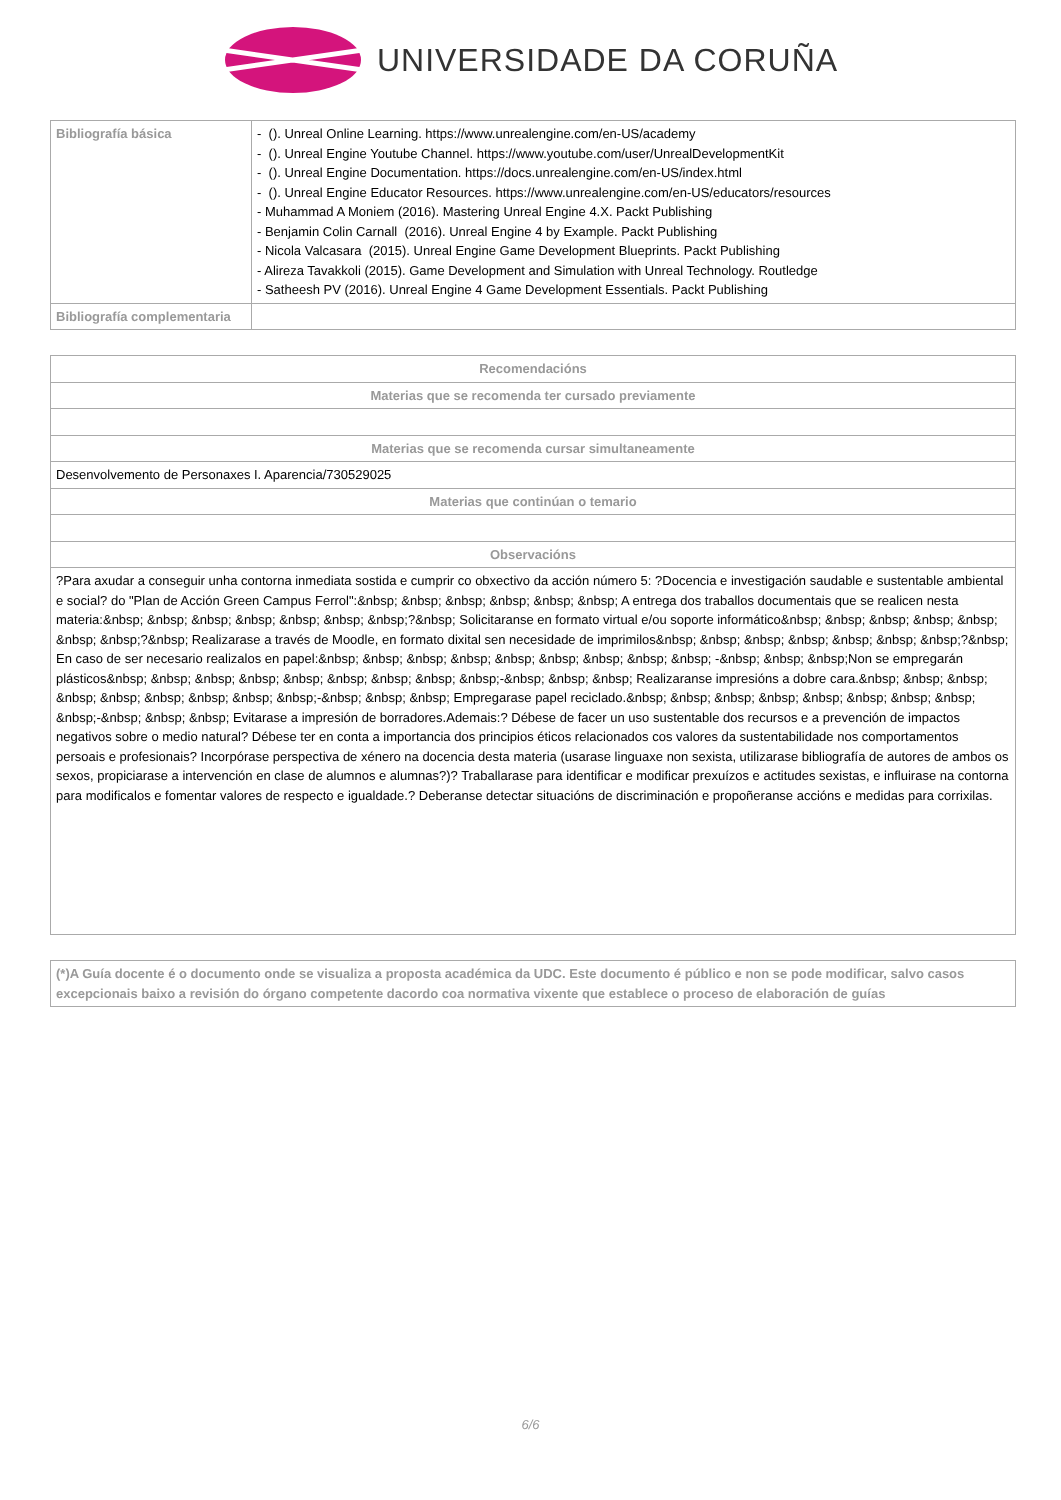UNIVERSIDADE DA CORUÑA
| Bibliografía básica | - (). Unreal Online Learning. https://www.unrealengine.com/en-US/academy - (). Unreal Engine Youtube Channel. https://www.youtube.com/user/UnrealDevelopmentKit - (). Unreal Engine Documentation. https://docs.unrealengine.com/en-US/index.html - (). Unreal Engine Educator Resources. https://www.unrealengine.com/en-US/educators/resources - Muhammad A Moniem (2016). Mastering Unreal Engine 4.X. Packt Publishing - Benjamin Colin Carnall (2016). Unreal Engine 4 by Example. Packt Publishing - Nicola Valcasara (2015). Unreal Engine Game Development Blueprints. Packt Publishing - Alireza Tavakkoli (2015). Game Development and Simulation with Unreal Technology. Routledge - Satheesh PV (2016). Unreal Engine 4 Game Development Essentials. Packt Publishing |
| Bibliografía complementaria | |
| Recomendacións |
| --- |
| Materias que se recomenda ter cursado previamente |
| Materias que se recomenda cursar simultaneamente |
| Desenvolvemento de Personaxes I. Aparencia/730529025 |
| Materias que continúan o temario |
| Observacións |
| ?Para axudar a conseguir unha contorna inmediata sostida e cumprir co obxectivo da acción número 5: ?Docencia e investigación saudable e sustentable ambiental e social? do "Plan de Acción Green Campus Ferrol":&nbsp; &nbsp; &nbsp; &nbsp; &nbsp; &nbsp; A entrega dos traballos documentais que se realicen nesta materia:&nbsp; &nbsp; &nbsp; &nbsp; &nbsp; &nbsp; &nbsp;?&nbsp; Solicitaranse en formato virtual e/ou soporte informático&nbsp; &nbsp; &nbsp; &nbsp; &nbsp; &nbsp; &nbsp;?&nbsp; Realizarase a través de Moodle, en formato dixital sen necesidade de imprimilos&nbsp; &nbsp; &nbsp; &nbsp; &nbsp; &nbsp; &nbsp;?&nbsp; En caso de ser necesario realizalos en papel:&nbsp; &nbsp; &nbsp; &nbsp; &nbsp; &nbsp; &nbsp; &nbsp; &nbsp; -&nbsp; &nbsp; &nbsp;Non se empregarán plásticos&nbsp; &nbsp; &nbsp; &nbsp; &nbsp; &nbsp; &nbsp; &nbsp; &nbsp;-&nbsp; &nbsp; &nbsp; Realizaranse impresións a dobre cara.&nbsp; &nbsp; &nbsp; &nbsp; &nbsp; &nbsp; &nbsp; &nbsp; &nbsp;-&nbsp; &nbsp; &nbsp; Empregarase papel reciclado.&nbsp; &nbsp; &nbsp; &nbsp; &nbsp; &nbsp; &nbsp; &nbsp; &nbsp;-&nbsp; &nbsp; &nbsp; Evitarase a impresión de borradores.Ademais:? Débese de facer un uso sustentable dos recursos e a prevención de impactos negativos sobre o medio natural? Débese ter en conta a importancia dos principios éticos relacionados cos valores da sustentabilidade nos comportamentos persoais e profesionais? Incorpórase perspectiva de xénero na docencia desta materia (usarase linguaxe non sexista, utilizarase bibliografía de autores de ambos os sexos, propiciarase a intervención en clase de alumnos e alumnas?)? Traballarase para identificar e modificar prexuízos e actitudes sexistas, e influirase na contorna para modificalos e fomentar valores de respecto e igualdade.? Deberanse detectar situacións de discriminación e propoñeranse accións e medidas para corrixilas. |
| (*)A Guía docente é o documento onde se visualiza a proposta académica da UDC. Este documento é público e non se pode modificar, salvo casos excepcionais baixo a revisión do órgano competente dacordo coa normativa vixente que establece o proceso de elaboración de guías |
6/6